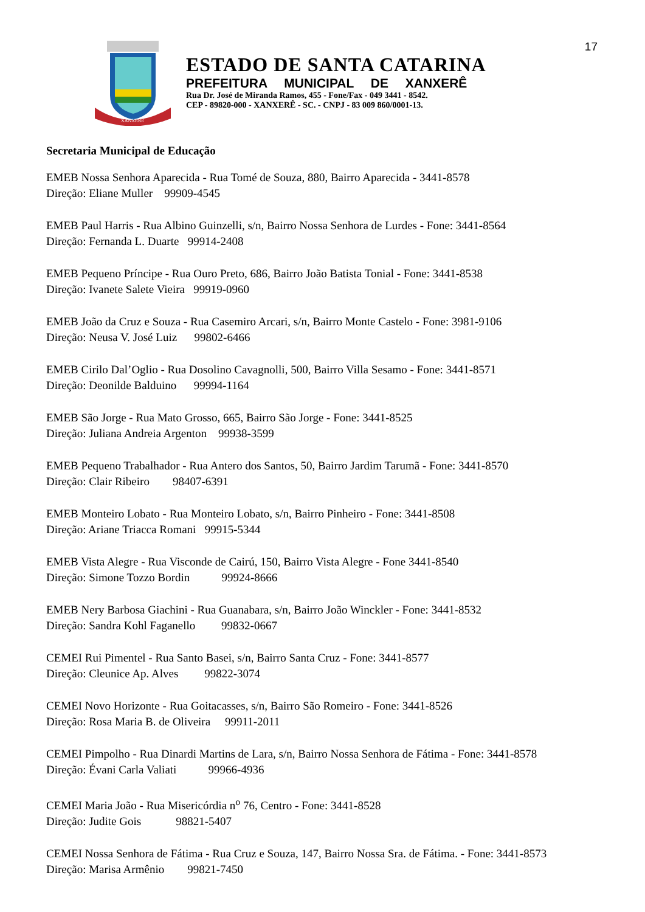17
XANXERÊ
ESTADO DE SANTA CATARINA
PREFEITURA MUNICIPAL DE XANXERÊ
Rua Dr. José de Miranda Ramos, 455 - Fone/Fax - 049 3441 - 8542.
CEP - 89820-000 - XANXERÊ - SC. - CNPJ - 83 009 860/0001-13.
Secretaria Municipal de Educação
EMEB Nossa Senhora Aparecida - Rua Tomé de Souza, 880, Bairro Aparecida - 3441-8578
Direção: Eliane Muller 99909-4545
EMEB Paul Harris - Rua Albino Guinzelli, s/n, Bairro Nossa Senhora de Lurdes - Fone: 3441-8564
Direção: Fernanda L. Duarte 99914-2408
EMEB Pequeno Príncipe - Rua Ouro Preto, 686, Bairro João Batista Tonial - Fone: 3441-8538
Direção: Ivanete Salete Vieira 99919-0960
EMEB João da Cruz e Souza - Rua Casemiro Arcari, s/n, Bairro Monte Castelo - Fone: 3981-9106
Direção: Neusa V. José Luiz 99802-6466
EMEB Cirilo Dal’Oglio - Rua Dosolino Cavagnolli, 500, Bairro Villa Sesamo - Fone: 3441-8571
Direção: Deonilde Balduino 99994-1164
EMEB São Jorge - Rua Mato Grosso, 665, Bairro São Jorge - Fone: 3441-8525
Direção: Juliana Andreia Argenton 99938-3599
EMEB Pequeno Trabalhador - Rua Antero dos Santos, 50, Bairro Jardim Tarumã - Fone: 3441-8570
Direção: Clair Ribeiro 98407-6391
EMEB Monteiro Lobato - Rua Monteiro Lobato, s/n, Bairro Pinheiro - Fone: 3441-8508
Direção: Ariane Triacca Romani 99915-5344
EMEB Vista Alegre - Rua Visconde de Cairú, 150, Bairro Vista Alegre - Fone 3441-8540
Direção: Simone Tozzo Bordin 99924-8666
EMEB Nery Barbosa Giachini - Rua Guanabara, s/n, Bairro João Winckler - Fone: 3441-8532
Direção: Sandra Kohl Faganello 99832-0667
CEMEI Rui Pimentel - Rua Santo Basei, s/n, Bairro Santa Cruz - Fone: 3441-8577
Direção: Cleunice Ap. Alves 99822-3074
CEMEI Novo Horizonte - Rua Goitacasses, s/n, Bairro São Romeiro - Fone: 3441-8526
Direção: Rosa Maria B. de Oliveira 99911-2011
CEMEI Pimpolho - Rua Dinardi Martins de Lara, s/n, Bairro Nossa Senhora de Fátima - Fone: 3441-8578
Direção: Évani Carla Valiati 99966-4936
CEMEI Maria João - Rua Misericórdia n<sup>o</sup> 76, Centro - Fone: 3441-8528
Direção: Judite Gois 98821-5407
CEMEI Nossa Senhora de Fátima - Rua Cruz e Souza, 147, Bairro Nossa Sra. de Fátima. - Fone: 3441-8573
Direção: Marisa Armênio 99821-7450